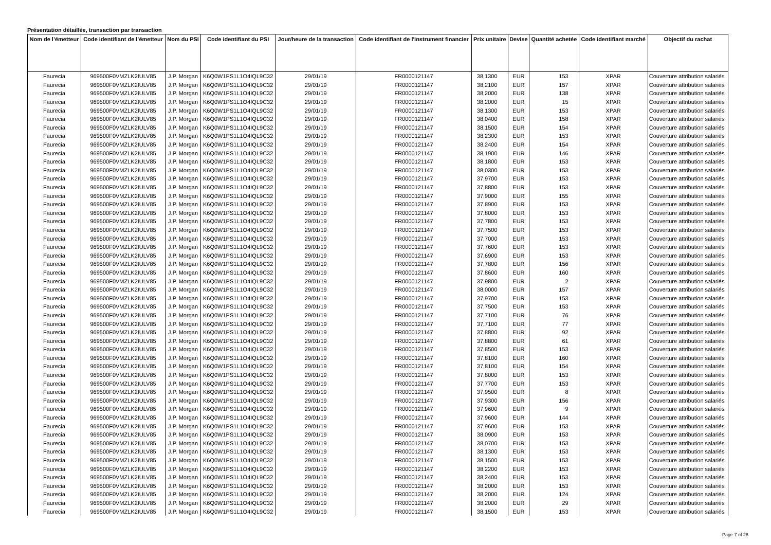Présentation détaillée, transaction par transaction
| Nom de l’émetteur | Code identifiant de l’émetteur | Nom du PSI | Code identifiant du PSI | Jour/heure de la transaction | Code identifiant de l'instrument financier | Prix unitaire | Devise | Quantité achetée | Code identifiant marché | Objectif du rachat |
| --- | --- | --- | --- | --- | --- | --- | --- | --- | --- | --- |
| Faurecia | 969500F0VMZLK2IULV85 | J.P. Morgan | K6Q0W1PS1L1O4IQL9C32 | 29/01/19 | FR0000121147 | 38,1300 | EUR | 153 | XPAR | Couverture attribution salariés |
| Faurecia | 969500F0VMZLK2IULV85 | J.P. Morgan | K6Q0W1PS1L1O4IQL9C32 | 29/01/19 | FR0000121147 | 38,2100 | EUR | 157 | XPAR | Couverture attribution salariés |
| Faurecia | 969500F0VMZLK2IULV85 | J.P. Morgan | K6Q0W1PS1L1O4IQL9C32 | 29/01/19 | FR0000121147 | 38,2000 | EUR | 138 | XPAR | Couverture attribution salariés |
| Faurecia | 969500F0VMZLK2IULV85 | J.P. Morgan | K6Q0W1PS1L1O4IQL9C32 | 29/01/19 | FR0000121147 | 38,2000 | EUR | 15 | XPAR | Couverture attribution salariés |
| Faurecia | 969500F0VMZLK2IULV85 | J.P. Morgan | K6Q0W1PS1L1O4IQL9C32 | 29/01/19 | FR0000121147 | 38,1300 | EUR | 153 | XPAR | Couverture attribution salariés |
| Faurecia | 969500F0VMZLK2IULV85 | J.P. Morgan | K6Q0W1PS1L1O4IQL9C32 | 29/01/19 | FR0000121147 | 38,0400 | EUR | 158 | XPAR | Couverture attribution salariés |
| Faurecia | 969500F0VMZLK2IULV85 | J.P. Morgan | K6Q0W1PS1L1O4IQL9C32 | 29/01/19 | FR0000121147 | 38,1500 | EUR | 154 | XPAR | Couverture attribution salariés |
| Faurecia | 969500F0VMZLK2IULV85 | J.P. Morgan | K6Q0W1PS1L1O4IQL9C32 | 29/01/19 | FR0000121147 | 38,2300 | EUR | 153 | XPAR | Couverture attribution salariés |
| Faurecia | 969500F0VMZLK2IULV85 | J.P. Morgan | K6Q0W1PS1L1O4IQL9C32 | 29/01/19 | FR0000121147 | 38,2400 | EUR | 154 | XPAR | Couverture attribution salariés |
| Faurecia | 969500F0VMZLK2IULV85 | J.P. Morgan | K6Q0W1PS1L1O4IQL9C32 | 29/01/19 | FR0000121147 | 38,1900 | EUR | 146 | XPAR | Couverture attribution salariés |
| Faurecia | 969500F0VMZLK2IULV85 | J.P. Morgan | K6Q0W1PS1L1O4IQL9C32 | 29/01/19 | FR0000121147 | 38,1800 | EUR | 153 | XPAR | Couverture attribution salariés |
| Faurecia | 969500F0VMZLK2IULV85 | J.P. Morgan | K6Q0W1PS1L1O4IQL9C32 | 29/01/19 | FR0000121147 | 38,0300 | EUR | 153 | XPAR | Couverture attribution salariés |
| Faurecia | 969500F0VMZLK2IULV85 | J.P. Morgan | K6Q0W1PS1L1O4IQL9C32 | 29/01/19 | FR0000121147 | 37,9700 | EUR | 153 | XPAR | Couverture attribution salariés |
| Faurecia | 969500F0VMZLK2IULV85 | J.P. Morgan | K6Q0W1PS1L1O4IQL9C32 | 29/01/19 | FR0000121147 | 37,8800 | EUR | 153 | XPAR | Couverture attribution salariés |
| Faurecia | 969500F0VMZLK2IULV85 | J.P. Morgan | K6Q0W1PS1L1O4IQL9C32 | 29/01/19 | FR0000121147 | 37,9000 | EUR | 155 | XPAR | Couverture attribution salariés |
| Faurecia | 969500F0VMZLK2IULV85 | J.P. Morgan | K6Q0W1PS1L1O4IQL9C32 | 29/01/19 | FR0000121147 | 37,8900 | EUR | 153 | XPAR | Couverture attribution salariés |
| Faurecia | 969500F0VMZLK2IULV85 | J.P. Morgan | K6Q0W1PS1L1O4IQL9C32 | 29/01/19 | FR0000121147 | 37,8000 | EUR | 153 | XPAR | Couverture attribution salariés |
| Faurecia | 969500F0VMZLK2IULV85 | J.P. Morgan | K6Q0W1PS1L1O4IQL9C32 | 29/01/19 | FR0000121147 | 37,7800 | EUR | 153 | XPAR | Couverture attribution salariés |
| Faurecia | 969500F0VMZLK2IULV85 | J.P. Morgan | K6Q0W1PS1L1O4IQL9C32 | 29/01/19 | FR0000121147 | 37,7500 | EUR | 153 | XPAR | Couverture attribution salariés |
| Faurecia | 969500F0VMZLK2IULV85 | J.P. Morgan | K6Q0W1PS1L1O4IQL9C32 | 29/01/19 | FR0000121147 | 37,7000 | EUR | 153 | XPAR | Couverture attribution salariés |
| Faurecia | 969500F0VMZLK2IULV85 | J.P. Morgan | K6Q0W1PS1L1O4IQL9C32 | 29/01/19 | FR0000121147 | 37,7600 | EUR | 153 | XPAR | Couverture attribution salariés |
| Faurecia | 969500F0VMZLK2IULV85 | J.P. Morgan | K6Q0W1PS1L1O4IQL9C32 | 29/01/19 | FR0000121147 | 37,6900 | EUR | 153 | XPAR | Couverture attribution salariés |
| Faurecia | 969500F0VMZLK2IULV85 | J.P. Morgan | K6Q0W1PS1L1O4IQL9C32 | 29/01/19 | FR0000121147 | 37,7800 | EUR | 156 | XPAR | Couverture attribution salariés |
| Faurecia | 969500F0VMZLK2IULV85 | J.P. Morgan | K6Q0W1PS1L1O4IQL9C32 | 29/01/19 | FR0000121147 | 37,8600 | EUR | 160 | XPAR | Couverture attribution salariés |
| Faurecia | 969500F0VMZLK2IULV85 | J.P. Morgan | K6Q0W1PS1L1O4IQL9C32 | 29/01/19 | FR0000121147 | 37,9800 | EUR | 2 | XPAR | Couverture attribution salariés |
| Faurecia | 969500F0VMZLK2IULV85 | J.P. Morgan | K6Q0W1PS1L1O4IQL9C32 | 29/01/19 | FR0000121147 | 38,0000 | EUR | 157 | XPAR | Couverture attribution salariés |
| Faurecia | 969500F0VMZLK2IULV85 | J.P. Morgan | K6Q0W1PS1L1O4IQL9C32 | 29/01/19 | FR0000121147 | 37,9700 | EUR | 153 | XPAR | Couverture attribution salariés |
| Faurecia | 969500F0VMZLK2IULV85 | J.P. Morgan | K6Q0W1PS1L1O4IQL9C32 | 29/01/19 | FR0000121147 | 37,7500 | EUR | 153 | XPAR | Couverture attribution salariés |
| Faurecia | 969500F0VMZLK2IULV85 | J.P. Morgan | K6Q0W1PS1L1O4IQL9C32 | 29/01/19 | FR0000121147 | 37,7100 | EUR | 76 | XPAR | Couverture attribution salariés |
| Faurecia | 969500F0VMZLK2IULV85 | J.P. Morgan | K6Q0W1PS1L1O4IQL9C32 | 29/01/19 | FR0000121147 | 37,7100 | EUR | 77 | XPAR | Couverture attribution salariés |
| Faurecia | 969500F0VMZLK2IULV85 | J.P. Morgan | K6Q0W1PS1L1O4IQL9C32 | 29/01/19 | FR0000121147 | 37,8800 | EUR | 92 | XPAR | Couverture attribution salariés |
| Faurecia | 969500F0VMZLK2IULV85 | J.P. Morgan | K6Q0W1PS1L1O4IQL9C32 | 29/01/19 | FR0000121147 | 37,8800 | EUR | 61 | XPAR | Couverture attribution salariés |
| Faurecia | 969500F0VMZLK2IULV85 | J.P. Morgan | K6Q0W1PS1L1O4IQL9C32 | 29/01/19 | FR0000121147 | 37,8500 | EUR | 153 | XPAR | Couverture attribution salariés |
| Faurecia | 969500F0VMZLK2IULV85 | J.P. Morgan | K6Q0W1PS1L1O4IQL9C32 | 29/01/19 | FR0000121147 | 37,8100 | EUR | 160 | XPAR | Couverture attribution salariés |
| Faurecia | 969500F0VMZLK2IULV85 | J.P. Morgan | K6Q0W1PS1L1O4IQL9C32 | 29/01/19 | FR0000121147 | 37,8100 | EUR | 154 | XPAR | Couverture attribution salariés |
| Faurecia | 969500F0VMZLK2IULV85 | J.P. Morgan | K6Q0W1PS1L1O4IQL9C32 | 29/01/19 | FR0000121147 | 37,8000 | EUR | 153 | XPAR | Couverture attribution salariés |
| Faurecia | 969500F0VMZLK2IULV85 | J.P. Morgan | K6Q0W1PS1L1O4IQL9C32 | 29/01/19 | FR0000121147 | 37,7700 | EUR | 153 | XPAR | Couverture attribution salariés |
| Faurecia | 969500F0VMZLK2IULV85 | J.P. Morgan | K6Q0W1PS1L1O4IQL9C32 | 29/01/19 | FR0000121147 | 37,9500 | EUR | 8 | XPAR | Couverture attribution salariés |
| Faurecia | 969500F0VMZLK2IULV85 | J.P. Morgan | K6Q0W1PS1L1O4IQL9C32 | 29/01/19 | FR0000121147 | 37,9300 | EUR | 156 | XPAR | Couverture attribution salariés |
| Faurecia | 969500F0VMZLK2IULV85 | J.P. Morgan | K6Q0W1PS1L1O4IQL9C32 | 29/01/19 | FR0000121147 | 37,9600 | EUR | 9 | XPAR | Couverture attribution salariés |
| Faurecia | 969500F0VMZLK2IULV85 | J.P. Morgan | K6Q0W1PS1L1O4IQL9C32 | 29/01/19 | FR0000121147 | 37,9600 | EUR | 144 | XPAR | Couverture attribution salariés |
| Faurecia | 969500F0VMZLK2IULV85 | J.P. Morgan | K6Q0W1PS1L1O4IQL9C32 | 29/01/19 | FR0000121147 | 37,9600 | EUR | 153 | XPAR | Couverture attribution salariés |
| Faurecia | 969500F0VMZLK2IULV85 | J.P. Morgan | K6Q0W1PS1L1O4IQL9C32 | 29/01/19 | FR0000121147 | 38,0900 | EUR | 153 | XPAR | Couverture attribution salariés |
| Faurecia | 969500F0VMZLK2IULV85 | J.P. Morgan | K6Q0W1PS1L1O4IQL9C32 | 29/01/19 | FR0000121147 | 38,0700 | EUR | 153 | XPAR | Couverture attribution salariés |
| Faurecia | 969500F0VMZLK2IULV85 | J.P. Morgan | K6Q0W1PS1L1O4IQL9C32 | 29/01/19 | FR0000121147 | 38,1300 | EUR | 153 | XPAR | Couverture attribution salariés |
| Faurecia | 969500F0VMZLK2IULV85 | J.P. Morgan | K6Q0W1PS1L1O4IQL9C32 | 29/01/19 | FR0000121147 | 38,1500 | EUR | 153 | XPAR | Couverture attribution salariés |
| Faurecia | 969500F0VMZLK2IULV85 | J.P. Morgan | K6Q0W1PS1L1O4IQL9C32 | 29/01/19 | FR0000121147 | 38,2200 | EUR | 153 | XPAR | Couverture attribution salariés |
| Faurecia | 969500F0VMZLK2IULV85 | J.P. Morgan | K6Q0W1PS1L1O4IQL9C32 | 29/01/19 | FR0000121147 | 38,2400 | EUR | 153 | XPAR | Couverture attribution salariés |
| Faurecia | 969500F0VMZLK2IULV85 | J.P. Morgan | K6Q0W1PS1L1O4IQL9C32 | 29/01/19 | FR0000121147 | 38,2000 | EUR | 153 | XPAR | Couverture attribution salariés |
| Faurecia | 969500F0VMZLK2IULV85 | J.P. Morgan | K6Q0W1PS1L1O4IQL9C32 | 29/01/19 | FR0000121147 | 38,2000 | EUR | 124 | XPAR | Couverture attribution salariés |
| Faurecia | 969500F0VMZLK2IULV85 | J.P. Morgan | K6Q0W1PS1L1O4IQL9C32 | 29/01/19 | FR0000121147 | 38,2000 | EUR | 29 | XPAR | Couverture attribution salariés |
| Faurecia | 969500F0VMZLK2IULV85 | J.P. Morgan | K6Q0W1PS1L1O4IQL9C32 | 29/01/19 | FR0000121147 | 38,1500 | EUR | 153 | XPAR | Couverture attribution salariés |
Page 7 of 28